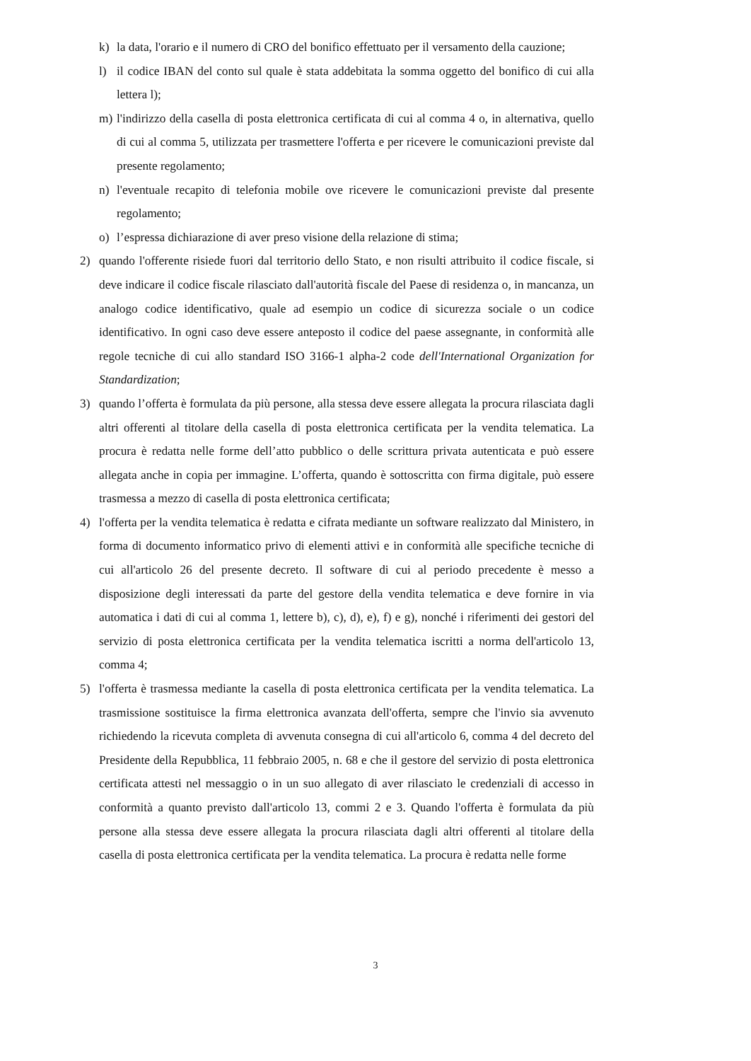k) la data, l'orario e il numero di CRO del bonifico effettuato per il versamento della cauzione;
l) il codice IBAN del conto sul quale è stata addebitata la somma oggetto del bonifico di cui alla lettera l);
m) l'indirizzo della casella di posta elettronica certificata di cui al comma 4 o, in alternativa, quello di cui al comma 5, utilizzata per trasmettere l'offerta e per ricevere le comunicazioni previste dal presente regolamento;
n) l'eventuale recapito di telefonia mobile ove ricevere le comunicazioni previste dal presente regolamento;
o) l’espressa dichiarazione di aver preso visione della relazione di stima;
2) quando l'offerente risiede fuori dal territorio dello Stato, e non risulti attribuito il codice fiscale, si deve indicare il codice fiscale rilasciato dall'autorità fiscale del Paese di residenza o, in mancanza, un analogo codice identificativo, quale ad esempio un codice di sicurezza sociale o un codice identificativo. In ogni caso deve essere anteposto il codice del paese assegnante, in conformità alle regole tecniche di cui allo standard ISO 3166-1 alpha-2 code dell'International Organization for Standardization;
3) quando l’offerta è formulata da più persone, alla stessa deve essere allegata la procura rilasciata dagli altri offerenti al titolare della casella di posta elettronica certificata per la vendita telematica. La procura è redatta nelle forme dell’atto pubblico o delle scrittura privata autenticata e può essere allegata anche in copia per immagine. L’offerta, quando è sottoscritta con firma digitale, può essere trasmessa a mezzo di casella di posta elettronica certificata;
4) l'offerta per la vendita telematica è redatta e cifrata mediante un software realizzato dal Ministero, in forma di documento informatico privo di elementi attivi e in conformità alle specifiche tecniche di cui all'articolo 26 del presente decreto. Il software di cui al periodo precedente è messo a disposizione degli interessati da parte del gestore della vendita telematica e deve fornire in via automatica i dati di cui al comma 1, lettere b), c), d), e), f) e g), nonché i riferimenti dei gestori del servizio di posta elettronica certificata per la vendita telematica iscritti a norma dell'articolo 13, comma 4;
5) l'offerta è trasmessa mediante la casella di posta elettronica certificata per la vendita telematica. La trasmissione sostituisce la firma elettronica avanzata dell'offerta, sempre che l'invio sia avvenuto richiedendo la ricevuta completa di avvenuta consegna di cui all'articolo 6, comma 4 del decreto del Presidente della Repubblica, 11 febbraio 2005, n. 68 e che il gestore del servizio di posta elettronica certificata attesti nel messaggio o in un suo allegato di aver rilasciato le credenziali di accesso in conformità a quanto previsto dall'articolo 13, commi 2 e 3. Quando l'offerta è formulata da più persone alla stessa deve essere allegata la procura rilasciata dagli altri offerenti al titolare della casella di posta elettronica certificata per la vendita telematica. La procura è redatta nelle forme
3